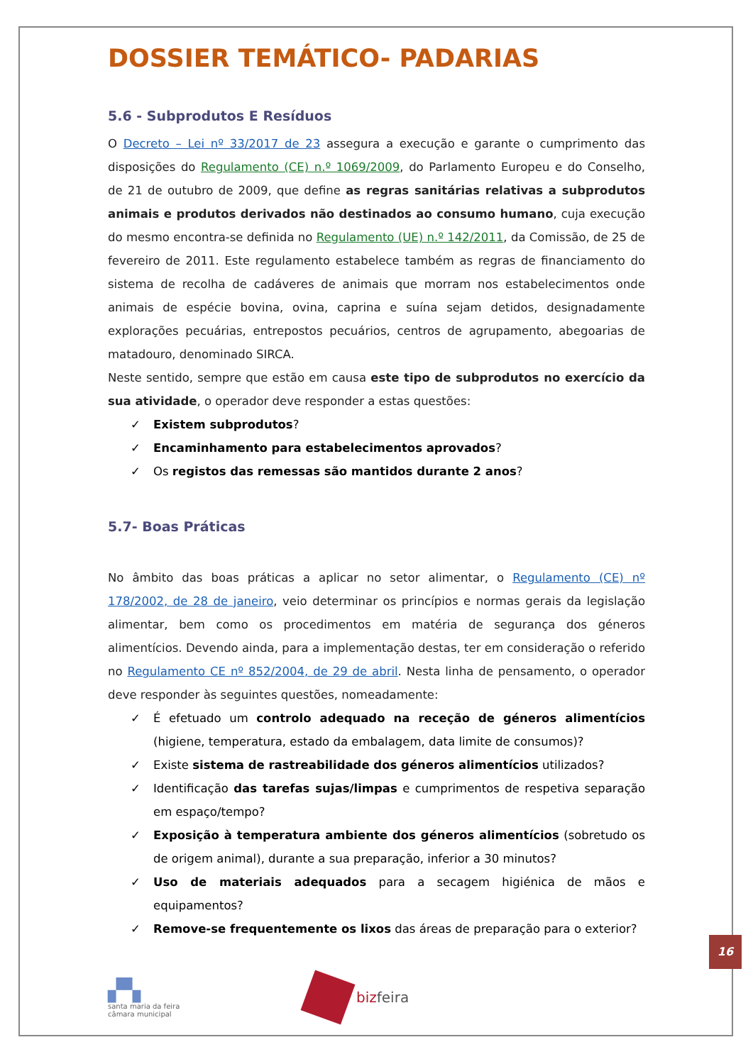DOSSIER TEMÁTICO- PADARIAS
5.6 - Subprodutos E Resíduos
O Decreto – Lei nº 33/2017 de 23 assegura a execução e garante o cumprimento das disposições do Regulamento (CE) n.º 1069/2009, do Parlamento Europeu e do Conselho, de 21 de outubro de 2009, que define as regras sanitárias relativas a subprodutos animais e produtos derivados não destinados ao consumo humano, cuja execução do mesmo encontra-se definida no Regulamento (UE) n.º 142/2011, da Comissão, de 25 de fevereiro de 2011. Este regulamento estabelece também as regras de financiamento do sistema de recolha de cadáveres de animais que morram nos estabelecimentos onde animais de espécie bovina, ovina, caprina e suína sejam detidos, designadamente explorações pecuárias, entrepostos pecuários, centros de agrupamento, abegoarias de matadouro, denominado SIRCA.
Neste sentido, sempre que estão em causa este tipo de subprodutos no exercício da sua atividade, o operador deve responder a estas questões:
✓ Existem subprodutos?
✓ Encaminhamento para estabelecimentos aprovados?
✓ Os registos das remessas são mantidos durante 2 anos?
5.7- Boas Práticas
No âmbito das boas práticas a aplicar no setor alimentar, o Regulamento (CE) nº 178/2002, de 28 de janeiro, veio determinar os princípios e normas gerais da legislação alimentar, bem como os procedimentos em matéria de segurança dos géneros alimentícios. Devendo ainda, para a implementação destas, ter em consideração o referido no Regulamento CE nº 852/2004, de 29 de abril. Nesta linha de pensamento, o operador deve responder às seguintes questões, nomeadamente:
✓ É efetuado um controlo adequado na receção de géneros alimentícios (higiene, temperatura, estado da embalagem, data limite de consumos)?
✓ Existe sistema de rastreabilidade dos géneros alimentícios utilizados?
✓ Identificação das tarefas sujas/limpas e cumprimentos de respetiva separação em espaço/tempo?
✓ Exposição à temperatura ambiente dos géneros alimentícios (sobretudo os de origem animal), durante a sua preparação, inferior a 30 minutos?
✓ Uso de materiais adequados para a secagem higiénica de mãos e equipamentos?
✓ Remove-se frequentemente os lixos das áreas de preparação para o exterior?
▞▚
santa maria da feira
câmara municipal
bizfeira
16